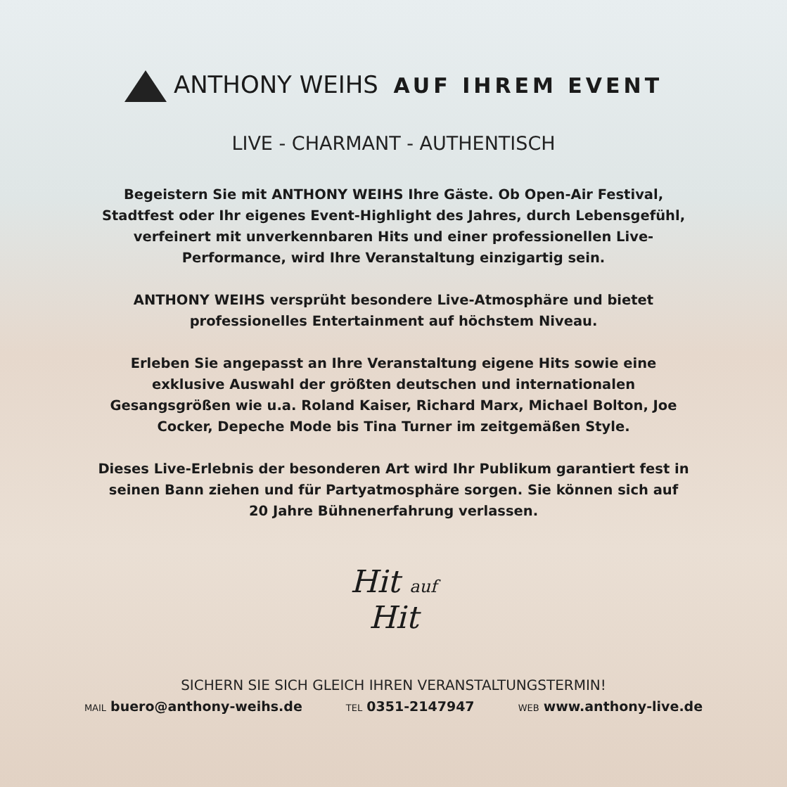ANTHONY WEIHS AUF IHREM EVENT
LIVE - CHARMANT - AUTHENTISCH
Begeistern Sie mit ANTHONY WEIHS Ihre Gäste. Ob Open-Air Festival, Stadtfest oder Ihr eigenes Event-Highlight des Jahres, durch Lebensgefühl, verfeinert mit unverkennbaren Hits und einer professionellen Live-Performance, wird Ihre Veranstaltung einzigartig sein.
ANTHONY WEIHS versprüht besondere Live-Atmosphäre und bietet professionelles Entertainment auf höchstem Niveau.
Erleben Sie angepasst an Ihre Veranstaltung eigene Hits sowie eine exklusive Auswahl der größten deutschen und internationalen Gesangsgrößen wie u.a. Roland Kaiser, Richard Marx, Michael Bolton, Joe Cocker, Depeche Mode bis Tina Turner im zeitgemäßen Style.
Dieses Live-Erlebnis der besonderen Art wird Ihr Publikum garantiert fest in seinen Bann ziehen und für Partyatmosphäre sorgen. Sie können sich auf 20 Jahre Bühnenerfahrung verlassen.
Hit auf
Hit
SICHERN SIE SICH GLEICH IHREN VERANSTALTUNGSTERMIN!
MAIL buero@anthony-weihs.de TEL 0351-2147947 WEB www.anthony-live.de